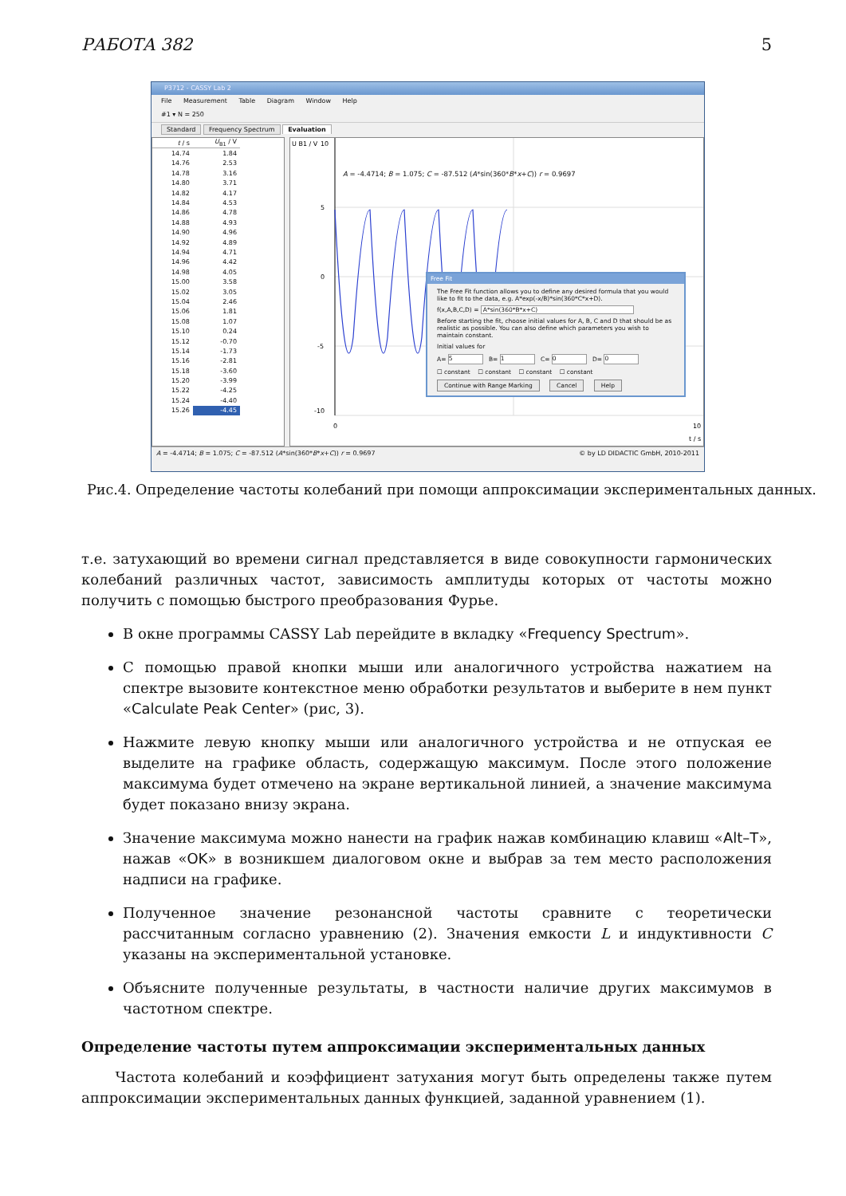РАБОТА 382 5
P3712 - CASSY Lab 2
File Measurement Table Diagram Window Help
#1 ▾ N = 250
Standard Frequency Spectrum Evaluation
| t / s | U<sub>B1</sub> / V |
| --- | --- |
| 14.74 | 1.84 |
| 14.76 | 2.53 |
| 14.78 | 3.16 |
| 14.80 | 3.71 |
| 14.82 | 4.17 |
| 14.84 | 4.53 |
| 14.86 | 4.78 |
| 14.88 | 4.93 |
| 14.90 | 4.96 |
| 14.92 | 4.89 |
| 14.94 | 4.71 |
| 14.96 | 4.42 |
| 14.98 | 4.05 |
| 15.00 | 3.58 |
| 15.02 | 3.05 |
| 15.04 | 2.46 |
| 15.06 | 1.81 |
| 15.08 | 1.07 |
| 15.10 | 0.24 |
| 15.12 | -0.70 |
| 15.14 | -1.73 |
| 15.16 | -2.81 |
| 15.18 | -3.60 |
| 15.20 | -3.99 |
| 15.22 | -4.25 |
| 15.24 | -4.40 |
| 15.26 | -4.45 |
U B1 / V
10
5
0
-5
-10
0
10
t / s
A = -4.4714; B = 1.075; C = -87.512 (A*sin(360*B*x+C)) r = 0.9697
Free Fit
The Free Fit function allows you to define any desired formula that you would like to fit to the data, e.g. A*exp(-x/B)*sin(360*C*x+D).
f(x,A,B,C,D) = A*sin(360*B*x+C)
Before starting the fit, choose initial values for A, B, C and D that should be as realistic as possible. You can also define which parameters you wish to maintain constant.
Initial values for
A= 5 B= 1 C= 0 D= 0
☐ constant ☐ constant ☐ constant ☐ constant
Continue with Range Marking Cancel Help
A = -4.4714; B = 1.075; C = -87.512 (A*sin(360*B*x+C)) r = 0.9697 © by LD DIDACTIC GmbH, 2010-2011
Рис.4. Определение частоты колебаний при помощи аппроксимации экспериментальных данных.
т.е. затухающий во времени сигнал представляется в виде совокупности гармонических колебаний различных частот, зависимость амплитуды которых от частоты можно получить с помощью быстрого преобразования Фурье.
В окне программы CASSY Lab перейдите в вкладку «Frequency Spectrum».
С помощью правой кнопки мыши или аналогичного устройства нажатием на спектре вызовите контекстное меню обработки результатов и выберите в нем пункт «Calculate Peak Center» (рис, 3).
Нажмите левую кнопку мыши или аналогичного устройства и не отпуская ее выделите на графике область, содержащую максимум. После этого положение максимума будет отмечено на экране вертикальной линией, а значение максимума будет показано внизу экрана.
Значение максимума можно нанести на график нажав комбинацию клавиш «Alt–T», нажав «OK» в возникшем диалоговом окне и выбрав за тем место расположения надписи на графике.
Полученное значение резонансной частоты сравните с теоретически рассчитанным согласно уравнению (2). Значения емкости L и индуктивности C указаны на экспериментальной установке.
Объясните полученные результаты, в частности наличие других максимумов в частотном спектре.
Определение частоты путем аппроксимации экспериментальных данных
Частота колебаний и коэффициент затухания могут быть определены также путем аппроксимации экспериментальных данных функцией, заданной уравнением (1).